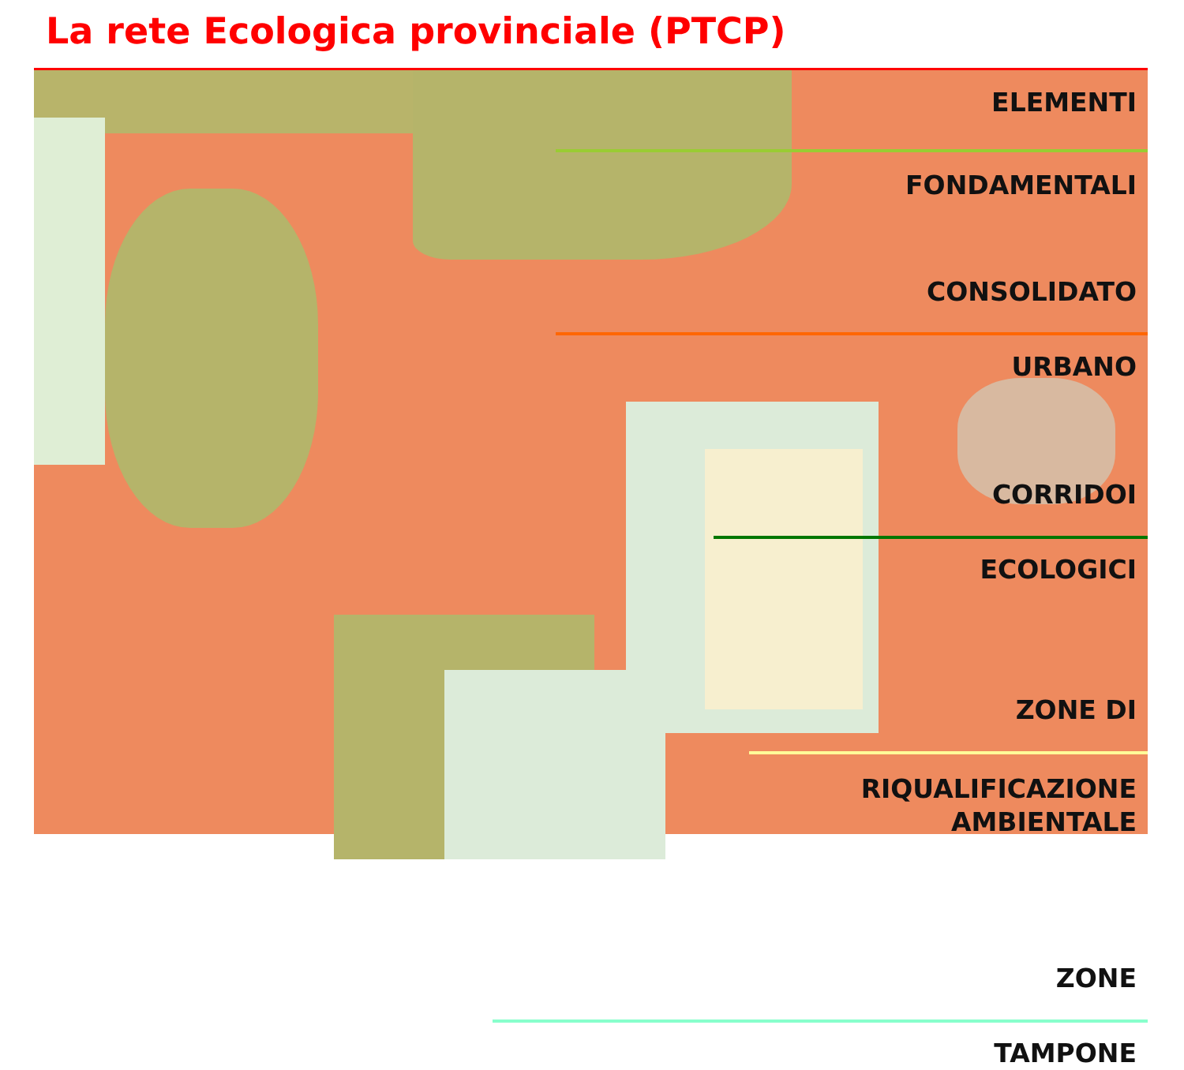La rete Ecologica provinciale (PTCP)
ELEMENTI
FONDAMENTALI
CONSOLIDATO
URBANO
CORRIDOI
ECOLOGICI
ZONE DI
RIQUALIFICAZIONE
AMBIENTALE
ZONE
TAMPONE